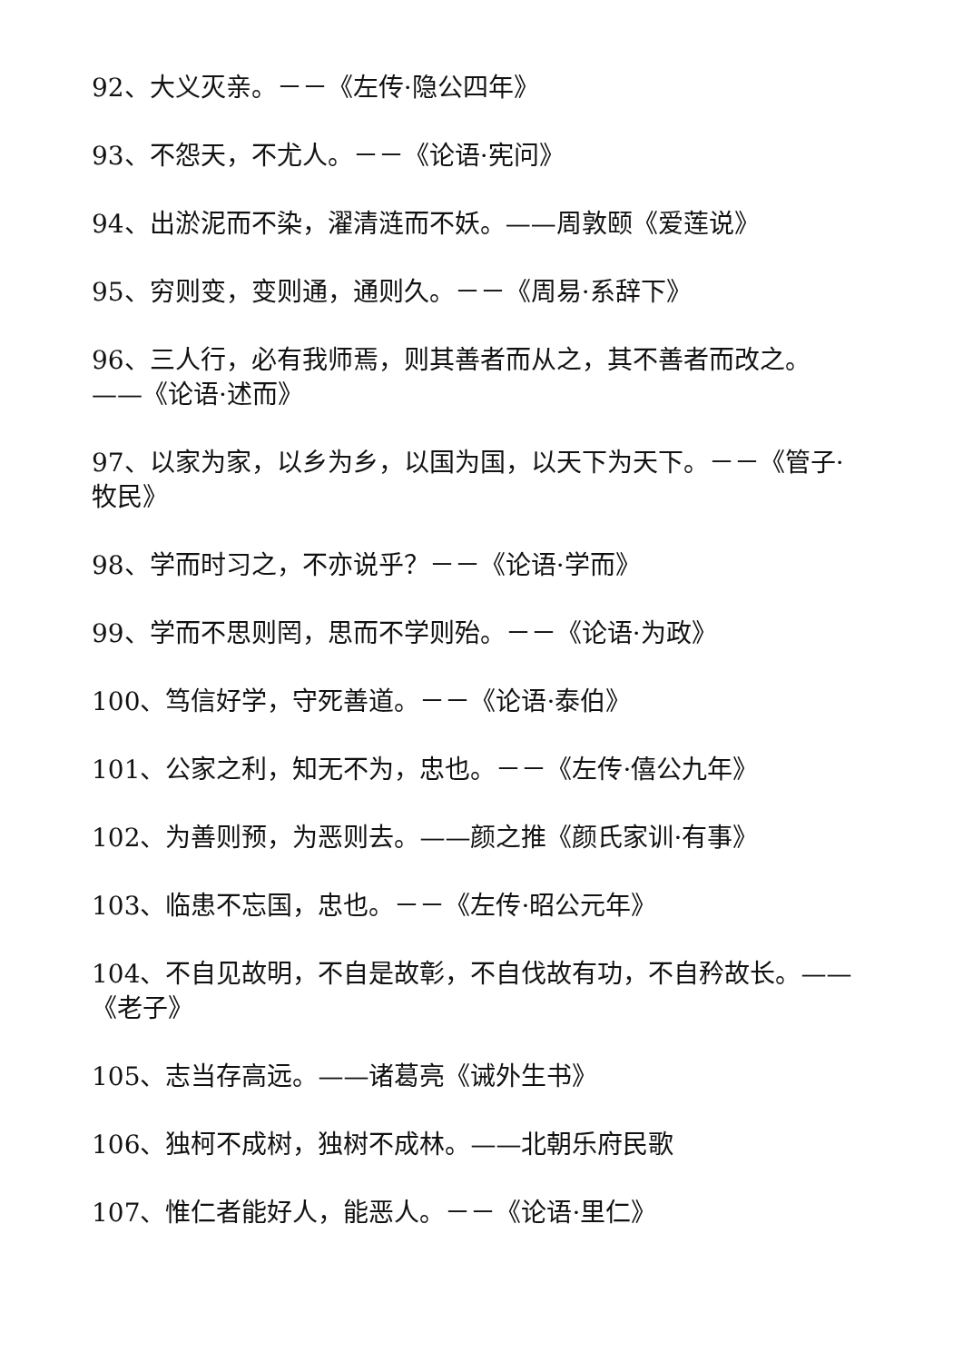92、大义灭亲。－－《左传·隐公四年》
93、不怨天，不尤人。－－《论语·宪问》
94、出淤泥而不染，濯清涟而不妖。——周敦颐《爱莲说》
95、穷则变，变则通，通则久。－－《周易·系辞下》
96、三人行，必有我师焉，则其善者而从之，其不善者而改之。——《论语·述而》
97、以家为家，以乡为乡，以国为国，以天下为天下。－－《管子·牧民》
98、学而时习之，不亦说乎？－－《论语·学而》
99、学而不思则罔，思而不学则殆。－－《论语·为政》
100、笃信好学，守死善道。－－《论语·泰伯》
101、公家之利，知无不为，忠也。－－《左传·僖公九年》
102、为善则预，为恶则去。——颜之推《颜氏家训·有事》
103、临患不忘国，忠也。－－《左传·昭公元年》
104、不自见故明，不自是故彰，不自伐故有功，不自矜故长。——《老子》
105、志当存高远。——诸葛亮《诫外生书》
106、独柯不成树，独树不成林。——北朝乐府民歌
107、惟仁者能好人，能恶人。－－《论语·里仁》